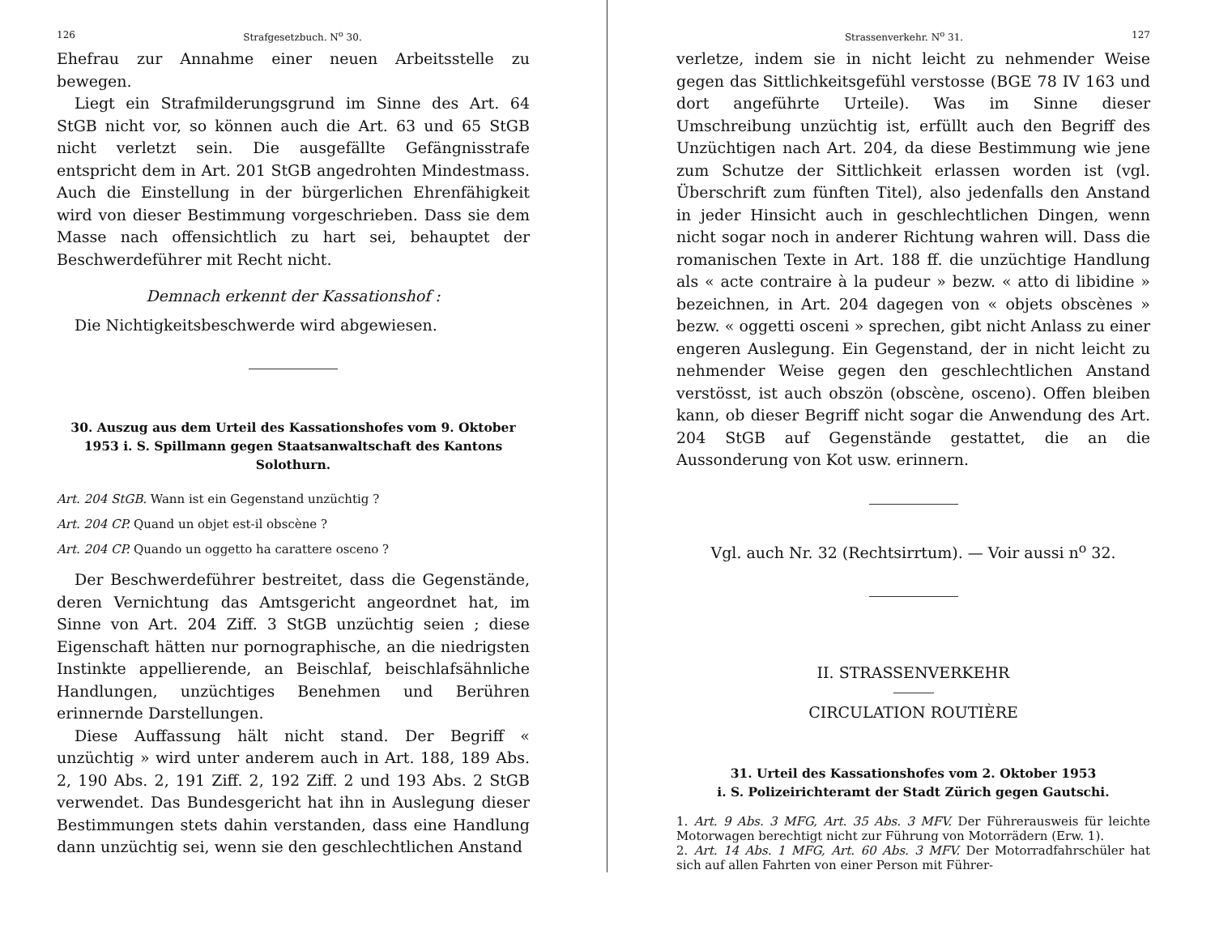126 Strafgesetzbuch. N<sup>o</sup> 30.
Ehefrau zur Annahme einer neuen Arbeitsstelle zu bewegen.
Liegt ein Strafmilderungsgrund im Sinne des Art. 64 StGB nicht vor, so können auch die Art. 63 und 65 StGB nicht verletzt sein. Die ausgefällte Gefängnisstrafe entspricht dem in Art. 201 StGB angedrohten Mindestmass. Auch die Einstellung in der bürgerlichen Ehrenfähigkeit wird von dieser Bestimmung vorgeschrieben. Dass sie dem Masse nach offensichtlich zu hart sei, behauptet der Beschwerdeführer mit Recht nicht.
Demnach erkennt der Kassationshof :
Die Nichtigkeitsbeschwerde wird abgewiesen.
30. Auszug aus dem Urteil des Kassationshofes vom 9. Oktober 1953 i. S. Spillmann gegen Staatsanwaltschaft des Kantons Solothurn.
Art. 204 StGB. Wann ist ein Gegenstand unzüchtig ?
Art. 204 CP. Quand un objet est-il obscène ?
Art. 204 CP. Quando un oggetto ha carattere osceno ?
Der Beschwerdeführer bestreitet, dass die Gegenstände, deren Vernichtung das Amtsgericht angeordnet hat, im Sinne von Art. 204 Ziff. 3 StGB unzüchtig seien ; diese Eigenschaft hätten nur pornographische, an die niedrigsten Instinkte appellierende, an Beischlaf, beischlafsähnliche Handlungen, unzüchtiges Benehmen und Berühren erinnernde Darstellungen.
Diese Auffassung hält nicht stand. Der Begriff « unzüchtig » wird unter anderem auch in Art. 188, 189 Abs. 2, 190 Abs. 2, 191 Ziff. 2, 192 Ziff. 2 und 193 Abs. 2 StGB verwendet. Das Bundesgericht hat ihn in Auslegung dieser Bestimmungen stets dahin verstanden, dass eine Handlung dann unzüchtig sei, wenn sie den geschlechtlichen Anstand
Strassenverkehr. N<sup>o</sup> 31. 127
verletze, indem sie in nicht leicht zu nehmender Weise gegen das Sittlichkeitsgefühl verstosse (BGE 78 IV 163 und dort angeführte Urteile). Was im Sinne dieser Umschreibung unzüchtig ist, erfüllt auch den Begriff des Unzüchtigen nach Art. 204, da diese Bestimmung wie jene zum Schutze der Sittlichkeit erlassen worden ist (vgl. Überschrift zum fünften Titel), also jedenfalls den Anstand in jeder Hinsicht auch in geschlechtlichen Dingen, wenn nicht sogar noch in anderer Richtung wahren will. Dass die romanischen Texte in Art. 188 ff. die unzüchtige Handlung als « acte contraire à la pudeur » bezw. « atto di libidine » bezeichnen, in Art. 204 dagegen von « objets obscènes » bezw. « oggetti osceni » sprechen, gibt nicht Anlass zu einer engeren Auslegung. Ein Gegenstand, der in nicht leicht zu nehmender Weise gegen den geschlechtlichen Anstand verstösst, ist auch obszön (obscène, osceno). Offen bleiben kann, ob dieser Begriff nicht sogar die Anwendung des Art. 204 StGB auf Gegenstände gestattet, die an die Aussonderung von Kot usw. erinnern.
Vgl. auch Nr. 32 (Rechtsirrtum). — Voir aussi n<sup>o</sup> 32.
II. STRASSENVERKEHR
CIRCULATION ROUTIÈRE
31. Urteil des Kassationshofes vom 2. Oktober 1953
i. S. Polizeirichteramt der Stadt Zürich gegen Gautschi.
1. Art. 9 Abs. 3 MFG, Art. 35 Abs. 3 MFV. Der Führerausweis für leichte Motorwagen berechtigt nicht zur Führung von Motorrädern (Erw. 1).
2. Art. 14 Abs. 1 MFG, Art. 60 Abs. 3 MFV. Der Motorradfahrschüler hat sich auf allen Fahrten von einer Person mit Führer-